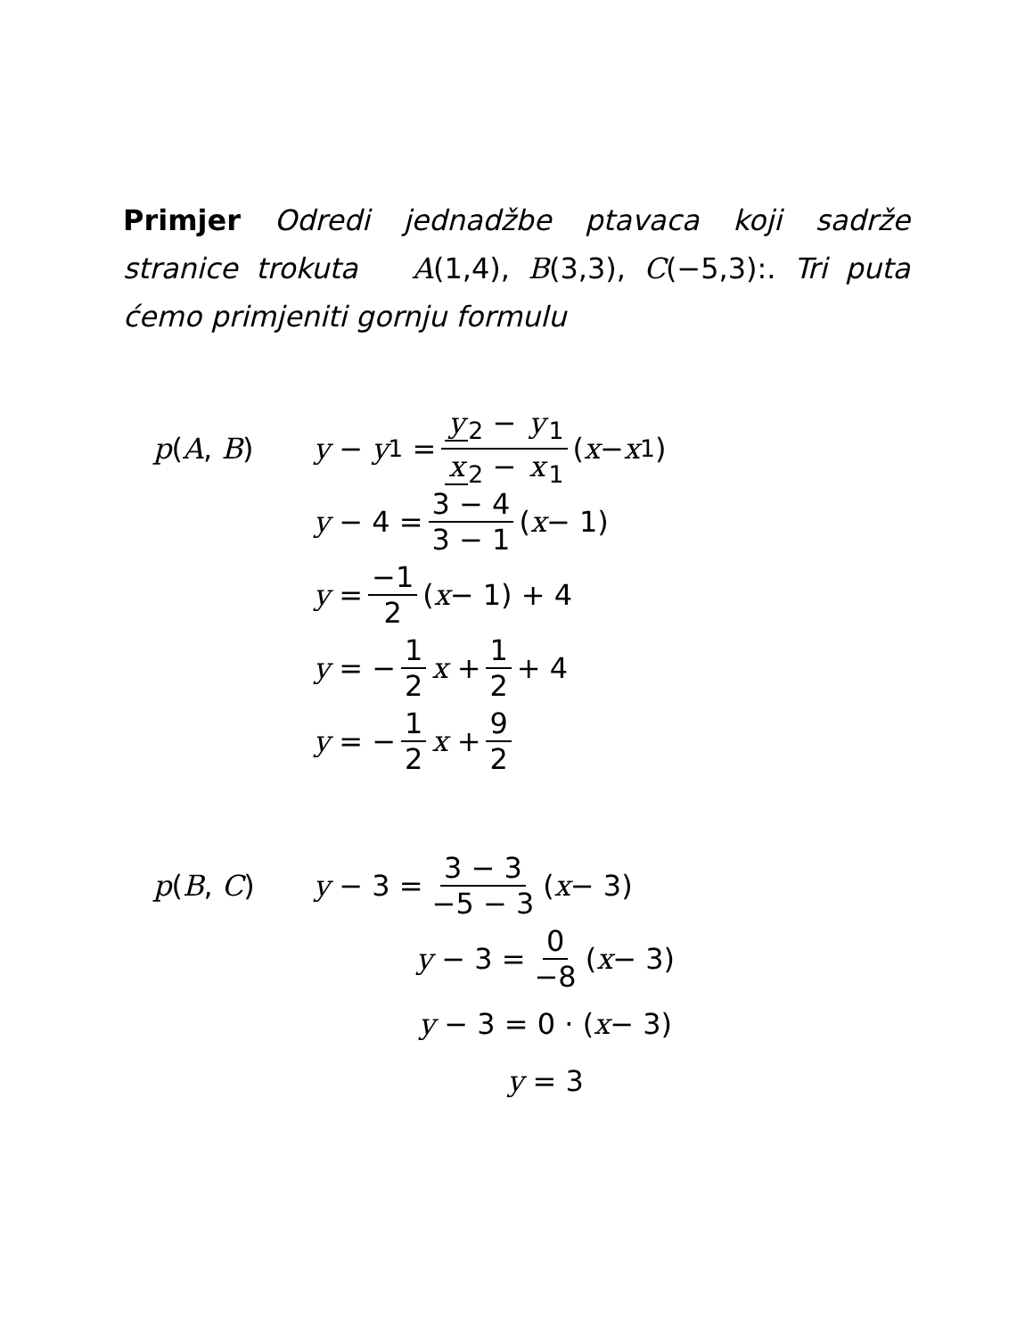Primjer Odredi jednadžbe ptavaca koji sadrže stranice trokuta A(1,4), B(3,3), C(−5,3):. Tri puta ćemo primjeniti gornju formulu
p(A, B)
y − y<sub>1</sub> = y<sub>2</sub> − y<sub>1</sub> x<sub>2</sub> − x<sub>1</sub> (x − x<sub>1</sub>)
y − 4 = 3 − 4 3 − 1 (x − 1)
y = −1 2 (x − 1) + 4
y = − 1 2 x + 1 2 + 4
y = − 1 2 x + 9 2
p(B, C) y − 3 = 3 − 3 −5 − 3 (x − 3)
y − 3 = 0 −8 (x − 3)
y − 3 = 0 · (x − 3)
y = 3